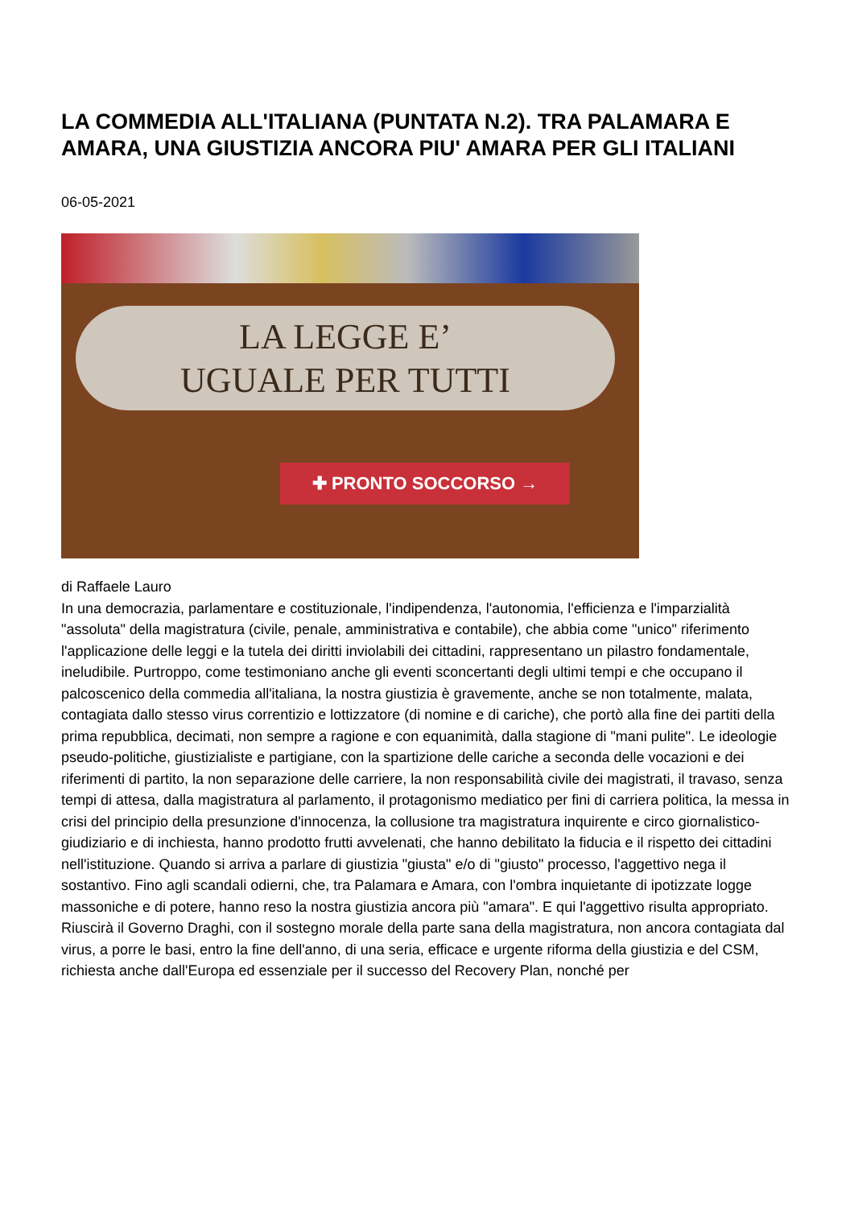LA COMMEDIA ALL'ITALIANA (PUNTATA N.2). TRA PALAMARA E AMARA, UNA GIUSTIZIA ANCORA PIU' AMARA PER GLI ITALIANI
06-05-2021
LA LEGGE E’
UGUALE PER TUTTI
✚ PRONTO SOCCORSO →
di Raffaele Lauro
In una democrazia, parlamentare e costituzionale, l'indipendenza, l'autonomia, l'efficienza e l'imparzialità "assoluta" della magistratura (civile, penale, amministrativa e contabile), che abbia come "unico" riferimento l'applicazione delle leggi e la tutela dei diritti inviolabili dei cittadini, rappresentano un pilastro fondamentale, ineludibile. Purtroppo, come testimoniano anche gli eventi sconcertanti degli ultimi tempi e che occupano il palcoscenico della commedia all'italiana, la nostra giustizia è gravemente, anche se non totalmente, malata, contagiata dallo stesso virus correntizio e lottizzatore (di nomine e di cariche), che portò alla fine dei partiti della prima repubblica, decimati, non sempre a ragione e con equanimità, dalla stagione di "mani pulite". Le ideologie pseudo-politiche, giustizialiste e partigiane, con la spartizione delle cariche a seconda delle vocazioni e dei riferimenti di partito, la non separazione delle carriere, la non responsabilità civile dei magistrati, il travaso, senza tempi di attesa, dalla magistratura al parlamento, il protagonismo mediatico per fini di carriera politica, la messa in crisi del principio della presunzione d'innocenza, la collusione tra magistratura inquirente e circo giornalistico-giudiziario e di inchiesta, hanno prodotto frutti avvelenati, che hanno debilitato la fiducia e il rispetto dei cittadini nell'istituzione. Quando si arriva a parlare di giustizia "giusta" e/o di "giusto" processo, l'aggettivo nega il sostantivo. Fino agli scandali odierni, che, tra Palamara e Amara, con l'ombra inquietante di ipotizzate logge massoniche e di potere, hanno reso la nostra giustizia ancora più "amara". E qui l'aggettivo risulta appropriato. Riuscirà il Governo Draghi, con il sostegno morale della parte sana della magistratura, non ancora contagiata dal virus, a porre le basi, entro la fine dell'anno, di una seria, efficace e urgente riforma della giustizia e del CSM, richiesta anche dall'Europa ed essenziale per il successo del Recovery Plan, nonché per